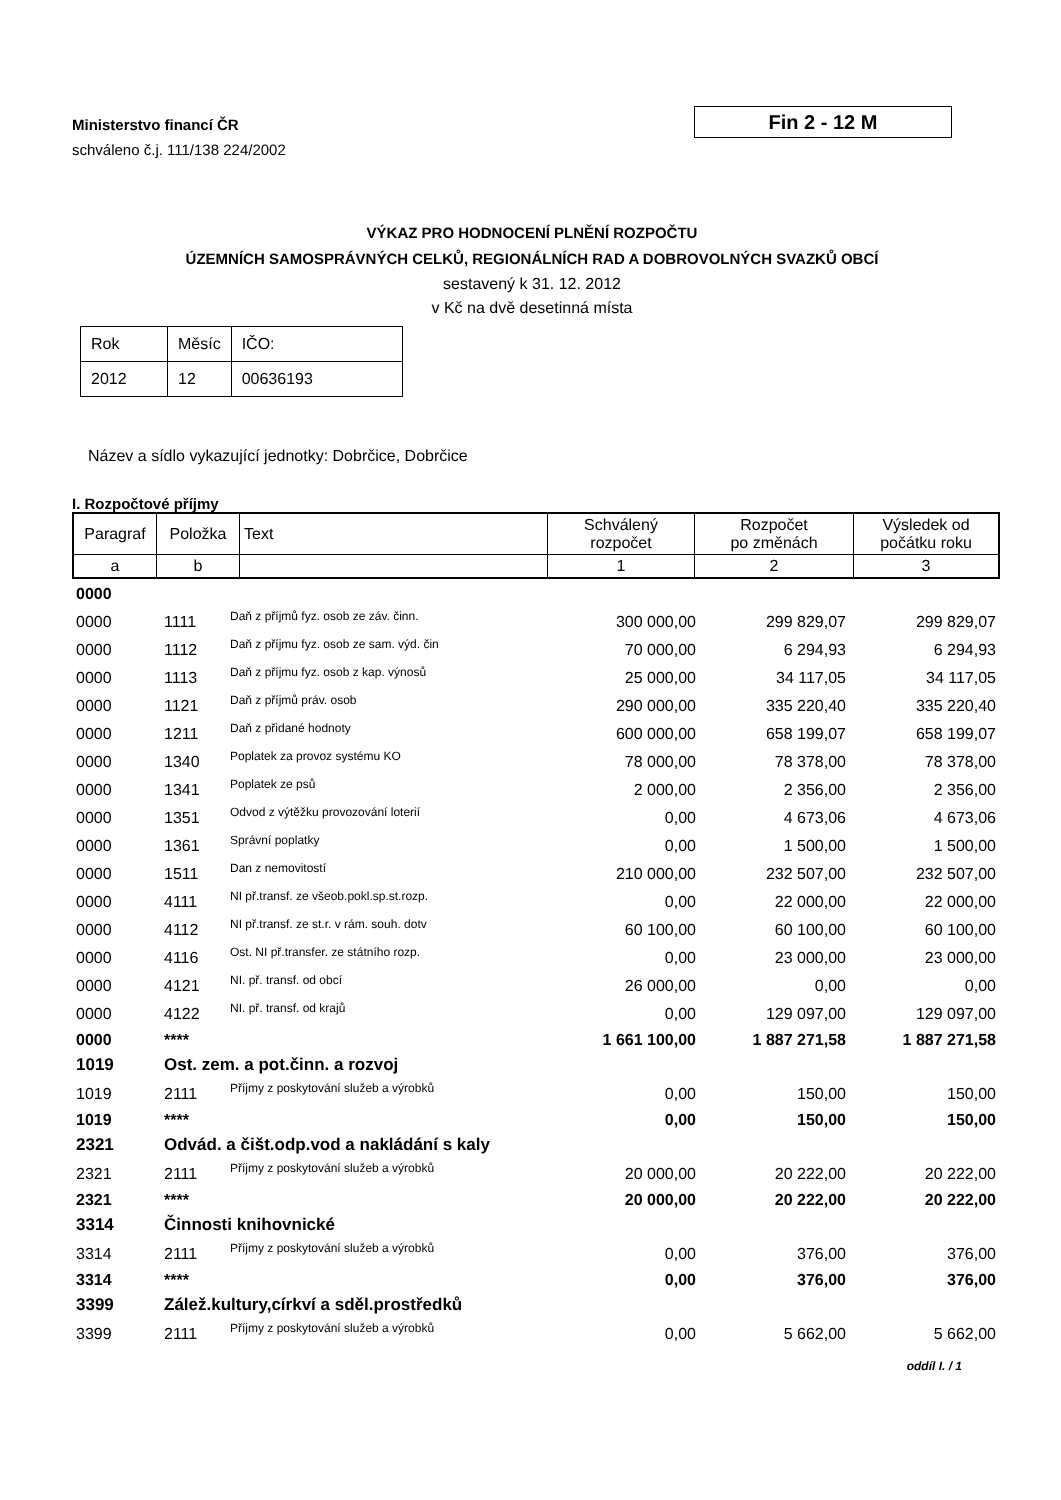Ministerstvo financí ČR
schváleno č.j. 111/138 224/2002
Fin 2 - 12 M
VÝKAZ PRO HODNOCENÍ PLNĚNÍ ROZPOČTU
ÚZEMNÍCH SAMOSPRÁVNÝCH CELKŮ, REGIONÁLNÍCH RAD A DOBROVOLNÝCH SVAZKŮ OBCÍ
sestavený k 31. 12. 2012
v Kč na dvě desetinná místa
| Rok | Měsíc | IČO: |
| 2012 | 12 | 00636193 |
Název a sídlo vykazující jednotky: Dobrčice, Dobrčice
I. Rozpočtové příjmy
| Paragraf | Položka | Text | Schválený rozpočet | Rozpočet po změnách | Výsledek od počátku roku |
| --- | --- | --- | --- | --- | --- |
| a | b | | 1 | 2 | 3 |
| 0000 | | | | | |
| 0000 | 1111 | Daň z příjmů fyz. osob ze záv. činn. | 300 000,00 | 299 829,07 | 299 829,07 |
| 0000 | 1112 | Daň z příjmu fyz. osob ze sam. výd. čin | 70 000,00 | 6 294,93 | 6 294,93 |
| 0000 | 1113 | Daň z příjmu fyz. osob z kap. výnosů | 25 000,00 | 34 117,05 | 34 117,05 |
| 0000 | 1121 | Daň z příjmů práv. osob | 290 000,00 | 335 220,40 | 335 220,40 |
| 0000 | 1211 | Daň z přidané hodnoty | 600 000,00 | 658 199,07 | 658 199,07 |
| 0000 | 1340 | Poplatek za provoz systému KO | 78 000,00 | 78 378,00 | 78 378,00 |
| 0000 | 1341 | Poplatek ze psů | 2 000,00 | 2 356,00 | 2 356,00 |
| 0000 | 1351 | Odvod z výtěžku provozování loterií | 0,00 | 4 673,06 | 4 673,06 |
| 0000 | 1361 | Správní poplatky | 0,00 | 1 500,00 | 1 500,00 |
| 0000 | 1511 | Dan z nemovitostí | 210 000,00 | 232 507,00 | 232 507,00 |
| 0000 | 4111 | NI př.transf. ze všeob.pokl.sp.st.rozp. | 0,00 | 22 000,00 | 22 000,00 |
| 0000 | 4112 | NI př.transf. ze st.r. v rám. souh. dotv | 60 100,00 | 60 100,00 | 60 100,00 |
| 0000 | 4116 | Ost. NI př.transfer. ze státního rozp. | 0,00 | 23 000,00 | 23 000,00 |
| 0000 | 4121 | NI. př. transf. od obcí | 26 000,00 | 0,00 | 0,00 |
| 0000 | 4122 | NI. př. transf. od krajů | 0,00 | 129 097,00 | 129 097,00 |
| 0000 | **** | | 1 661 100,00 | 1 887 271,58 | 1 887 271,58 |
| 1019 | Ost. zem. a pot.činn. a rozvoj | | | | |
| 1019 | 2111 | Příjmy z poskytování služeb a výrobků | 0,00 | 150,00 | 150,00 |
| 1019 | **** | | 0,00 | 150,00 | 150,00 |
| 2321 | Odvád. a čišt.odp.vod a nakládání s kaly | | | | |
| 2321 | 2111 | Příjmy z poskytování služeb a výrobků | 20 000,00 | 20 222,00 | 20 222,00 |
| 2321 | **** | | 20 000,00 | 20 222,00 | 20 222,00 |
| 3314 | Činnosti knihovnické | | | | |
| 3314 | 2111 | Příjmy z poskytování služeb a výrobků | 0,00 | 376,00 | 376,00 |
| 3314 | **** | | 0,00 | 376,00 | 376,00 |
| 3399 | Zálež.kultury,církví a sděl.prostředků | | | | |
| 3399 | 2111 | Příjmy z poskytování služeb a výrobků | 0,00 | 5 662,00 | 5 662,00 |
oddíl I. / 1